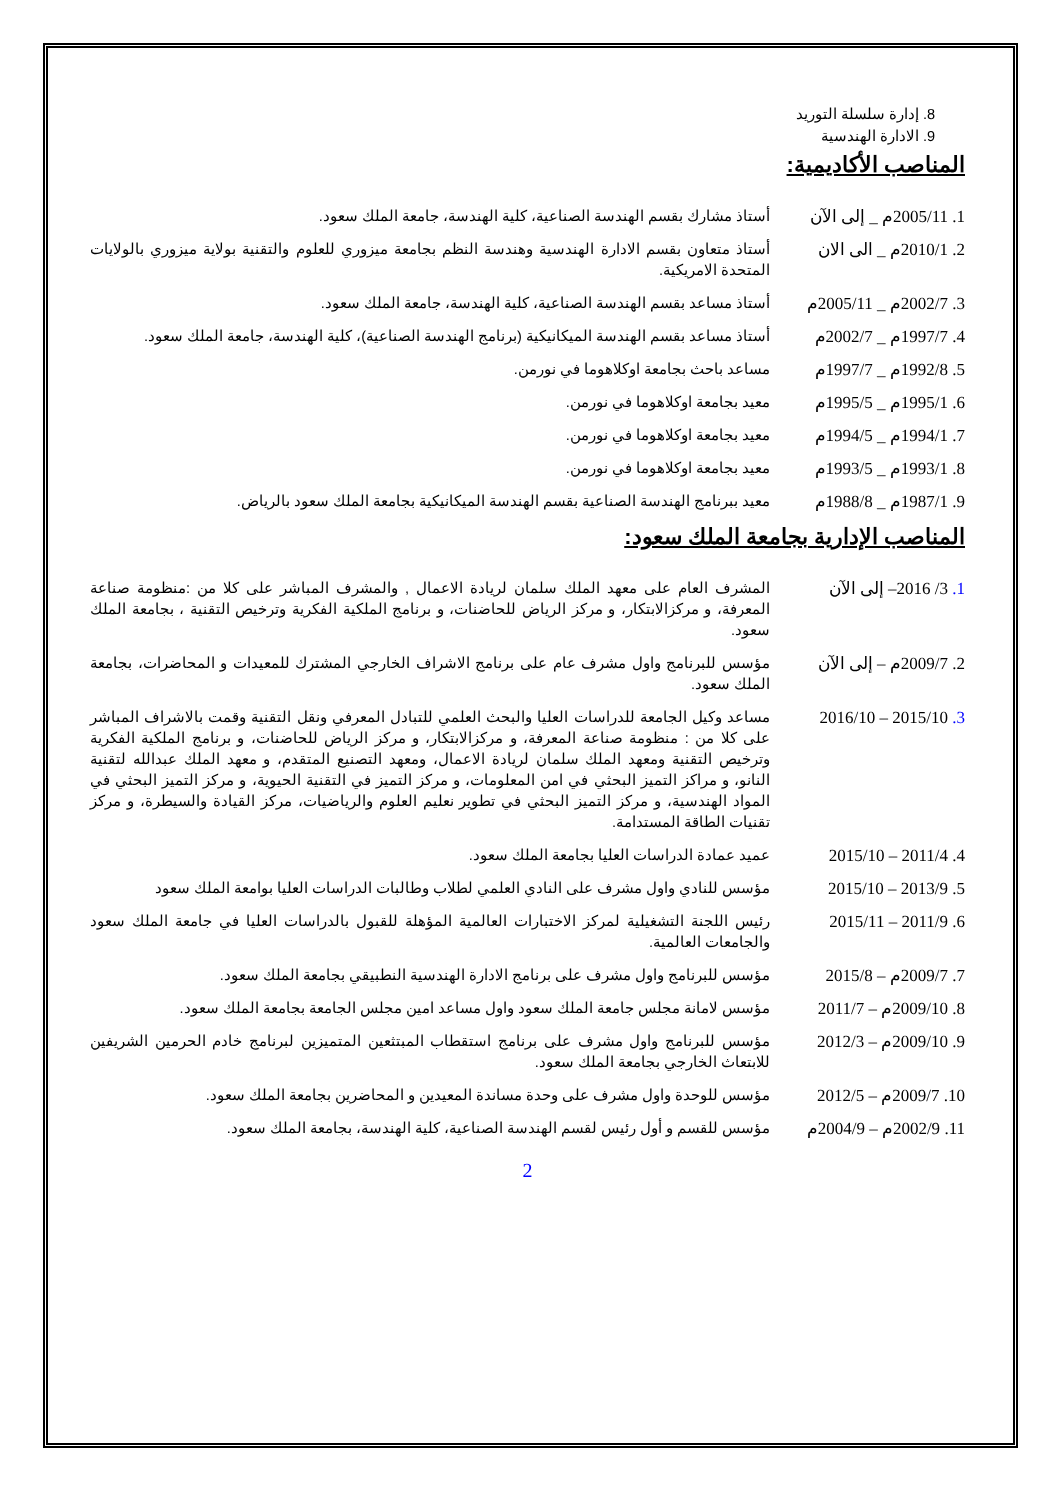8. إدارة سلسلة التوريد
9. الادارة الهندسية
المناصب الأكاديمية:
1. 2005/11م _ إلى الآن
أستاذ مشارك بقسم الهندسة الصناعية، كلية الهندسة، جامعة الملك سعود.
2. 2010/1م _ الى الان
أستاذ متعاون بقسم الادارة الهندسية وهندسة النظم بجامعة ميزوري للعلوم والتقنية بولاية ميزوري بالولايات المتحدة الامريكية.
3. 2002/7م _ 2005/11م
أستاذ مساعد بقسم الهندسة الصناعية، كلية الهندسة، جامعة الملك سعود.
4. 1997/7م _ 2002/7م
أستاذ مساعد بقسم الهندسة الميكانيكية (برنامج الهندسة الصناعية)، كلية الهندسة، جامعة الملك سعود.
5. 1992/8م _ 1997/7م
مساعد باحث بجامعة اوكلاهوما في نورمن.
6. 1995/1م _ 1995/5م
معيد بجامعة اوكلاهوما في نورمن.
7. 1994/1م _ 1994/5م
معيد بجامعة اوكلاهوما في نورمن.
8. 1993/1م _ 1993/5م
معيد بجامعة اوكلاهوما في نورمن.
9. 1987/1م _ 1988/8م
معيد ببرنامج الهندسة الصناعية بقسم الهندسة الميكانيكية بجامعة الملك سعود بالرياض.
المناصب الإدارية بجامعة الملك سعود:
1. 3/ 2016– إلى الآن
المشرف العام على معهد الملك سلمان لريادة الاعمال , والمشرف المباشر على كلا من :منظومة صناعة المعرفة، و مركزالابتكار، و مركز الرياض للحاضنات، و برنامج الملكية الفكرية وترخيص التقنية ، بجامعة الملك سعود.
2. 2009/7م – إلى الآن
مؤسس للبرنامج واول مشرف عام على برنامج الاشراف الخارجي المشترك للمعيدات و المحاضرات، بجامعة الملك سعود.
3. 2015/10 – 2016/10
مساعد وكيل الجامعة للدراسات العليا والبحث العلمي للتبادل المعرفي ونقل التقنية وقمت بالاشراف المباشر على كلا من : منظومة صناعة المعرفة، و مركزالابتكار، و مركز الرياض للحاضنات، و برنامج الملكية الفكرية وترخيص التقنية ومعهد الملك سلمان لريادة الاعمال، ومعهد التصنيع المتقدم، و معهد الملك عبدالله لتقنية النانو، و مراكز التميز البحثي في امن المعلومات، و مركز التميز في التقنية الحيوية، و مركز التميز البحثي في المواد الهندسية، و مركز التميز البحثي في تطوير نعليم العلوم والرياضيات، مركز القيادة والسيطرة، و مركز تقنيات الطاقة المستدامة.
4. 2011/4 – 2015/10
عميد عمادة الدراسات العليا بجامعة الملك سعود.
5. 2013/9 – 2015/10
مؤسس للنادي واول مشرف على النادي العلمي لطلاب وطالبات الدراسات العليا بوامعة الملك سعود
6. 2011/9 – 2015/11
رئيس اللجنة التشغيلية لمركز الاختبارات العالمية المؤهلة للقبول بالدراسات العليا في جامعة الملك سعود والجامعات العالمية.
7. 2009/7م – 2015/8
مؤسس للبرنامج واول مشرف على برنامج الادارة الهندسية النطبيقي بجامعة الملك سعود.
8. 2009/10م – 2011/7
مؤسس لامانة مجلس جامعة الملك سعود واول مساعد امين مجلس الجامعة بجامعة الملك سعود.
9. 2009/10م – 2012/3
مؤسس للبرنامج واول مشرف على برنامج استقطاب المبتثعين المتميزين لبرنامج خادم الحرمين الشريفين للابتعاث الخارجي بجامعة الملك سعود.
10. 2009/7م – 2012/5
مؤسس للوحدة واول مشرف على وحدة مساندة المعيدين و المحاضرين بجامعة الملك سعود.
11. 2002/9م – 2004/9م
مؤسس للقسم و أول رئيس لقسم الهندسة الصناعية، كلية الهندسة، بجامعة الملك سعود.
2